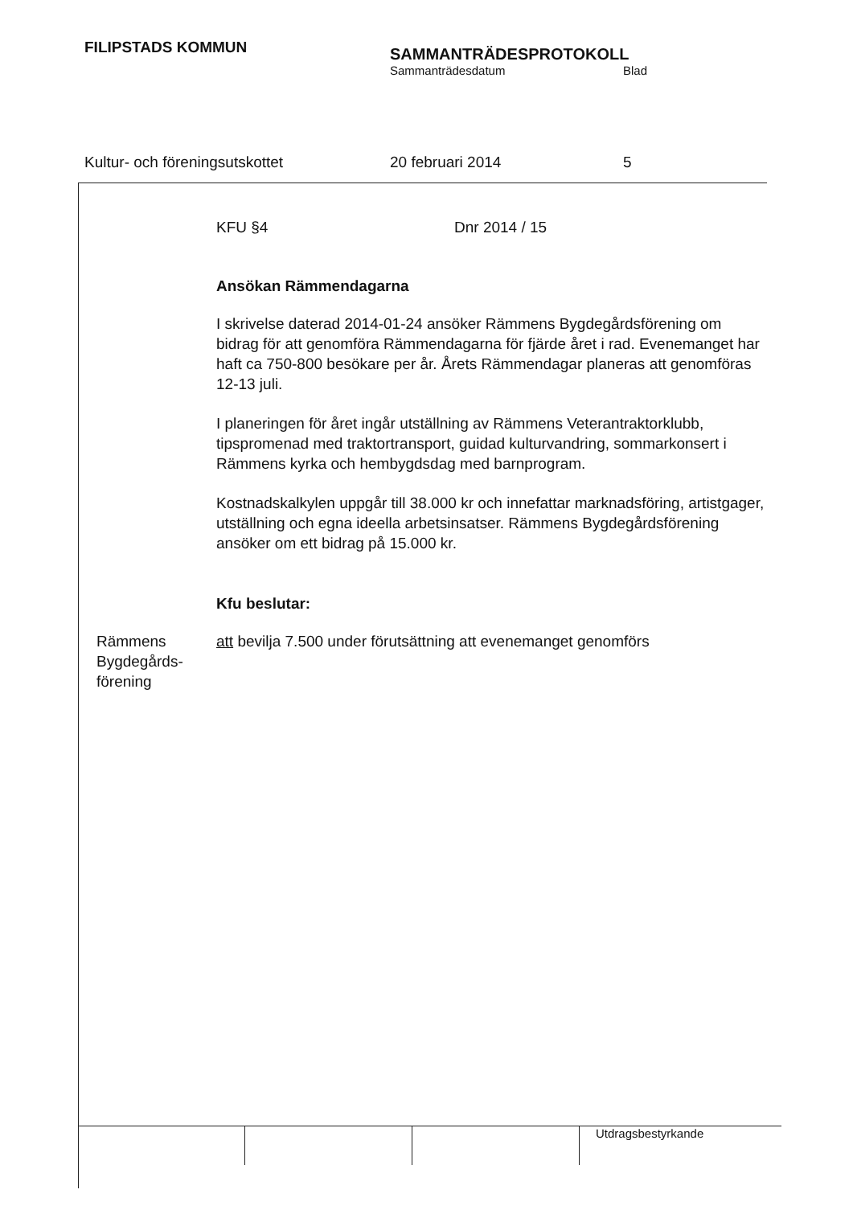FILIPSTADS KOMMUN
SAMMANTRÄDESPROTOKOLL
Sammanträdesdatum Blad
Kultur- och föreningsutskottet 20 februari 2014 5
KFU §4 Dnr 2014 / 15
Ansökan Rämmendagarna
I skrivelse daterad 2014-01-24 ansöker Rämmens Bygdegårdsförening om bidrag för att genomföra Rämmendagarna för fjärde året i rad. Evenemanget har haft ca 750-800 besökare per år. Årets Rämmendagar planeras att genomföras 12-13 juli.
I planeringen för året ingår utställning av Rämmens Veterantraktorklubb, tipspromenad med traktortransport, guidad kulturvandring, sommarkonsert i Rämmens kyrka och hembygdsdag med barnprogram.
Kostnadskalkylen uppgår till 38.000 kr och innefattar marknadsföring, artistgager, utställning och egna ideella arbetsinsatser. Rämmens Bygdegårdsförening ansöker om ett bidrag på 15.000 kr.
Kfu beslutar:
Rämmens
Bygdegårds-
förening
att bevilja 7.500 under förutsättning att evenemanget genomförs
Utdragsbestyrkande